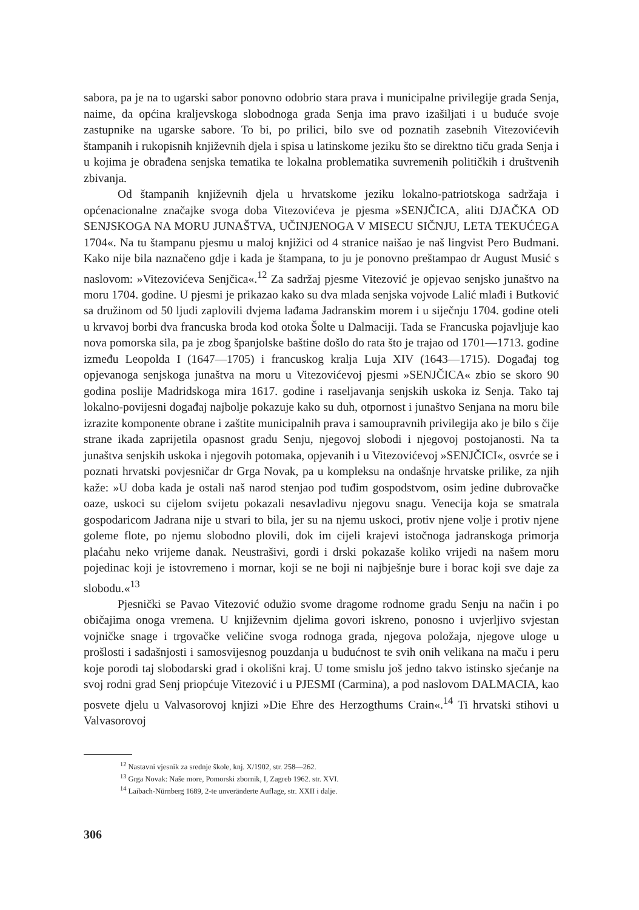sabora, pa je na to ugarski sabor ponovno odobrio stara prava i municipalne privilegije grada Senja, naime, da općina kraljevskoga slobodnoga grada Senja ima pravo izašiljati i u buduće svoje zastupnike na ugarske sabore. To bi, po prilici, bilo sve od poznatih zasebnih Vitezovićevih štampanih i rukopisnih književnih djela i spisa u latinskome jeziku što se direktno tiču grada Senja i u kojima je obrađena senjska tematika te lokalna problematika suvremenih političkih i društvenih zbivanja.
Od štampanih književnih djela u hrvatskome jeziku lokalno-patriotskoga sadržaja i općenacionalne značajke svoga doba Vitezovićeva je pjesma »SENJČICA, aliti DJAČKA OD SENJSKOGA NA MORU JUNAŠTVA, UČINJENOGA V MISECU SIČNJU, LETA TEKUĆEGA 1704«. Na tu štampanu pjesmu u maloj knjižici od 4 stranice naišao je naš lingvist Pero Budmani. Kako nije bila naznačeno gdje i kada je štampana, to ju je ponovno preštampao dr August Musić s naslovom: »Vitezovićeva Senjčica«.<sup>12</sup> Za sadržaj pjesme Vitezović je opjevao senjsko junaštvo na moru 1704. godine. U pjesmi je prikazao kako su dva mlada senjska vojvode Lalić mlađi i Butković sa družinom od 50 ljudi zaplovili dvjema lađama Jadranskim morem i u siječnju 1704. godine oteli u krvavoj borbi dva francuska broda kod otoka Šolte u Dalmaciji. Tada se Francuska pojavljuje kao nova pomorska sila, pa je zbog španjolske baštine došlo do rata što je trajao od 1701—1713. godine između Leopolda I (1647—1705) i francuskog kralja Luja XIV (1643—1715). Događaj tog opjevanoga senjskoga junaštva na moru u Vitezovićevoj pjesmi »SENJČICA« zbio se skoro 90 godina poslije Madridskoga mira 1617. godine i raseljavanja senjskih uskoka iz Senja. Tako taj lokalno-povijesni događaj najbolje pokazuje kako su duh, otpornost i junaštvo Senjana na moru bile izrazite komponente obrane i zaštite municipalnih prava i samoupravnih privilegija ako je bilo s čije strane ikada zaprijetila opasnost gradu Senju, njegovoj slobodi i njegovoj postojanosti. Na ta junaštva senjskih uskoka i njegovih potomaka, opjevanih i u Vitezovićevoj »SENJČICI«, osvrće se i poznati hrvatski povjesničar dr Grga Novak, pa u kompleksu na ondašnje hrvatske prilike, za njih kaže: »U doba kada je ostali naš narod stenjao pod tuđim gospodstvom, osim jedine dubrovačke oaze, uskoci su cijelom svijetu pokazali nesavladivu njegovu snagu. Venecija koja se smatrala gospodaricom Jadrana nije u stvari to bila, jer su na njemu uskoci, protiv njene volje i protiv njene goleme flote, po njemu slobodno plovili, dok im cijeli krajevi istočnoga jadranskoga primorja plaćahu neko vrijeme danak. Neustrašivi, gordi i drski pokazaše koliko vrijedi na našem moru pojedinac koji je istovremeno i mornar, koji se ne boji ni najbješnje bure i borac koji sve daje za slobodu.«<sup>13</sup>
Pjesnički se Pavao Vitezović odužio svome dragome rodnome gradu Senju na način i po običajima onoga vremena. U književnim djelima govori iskreno, ponosno i uvjerljivo svjestan vojničke snage i trgovačke veličine svoga rodnoga grada, njegova položaja, njegove uloge u prošlosti i sadašnjosti i samosvijesnog pouzdanja u budućnost te svih onih velikana na maču i peru koje porodi taj slobodarski grad i okolišni kraj. U tome smislu još jedno takvo istinsko sjećanje na svoj rodni grad Senj priopćuje Vitezović i u PJESMI (Carmina), a pod naslovom DALMACIA, kao posvete djelu u Valvasorovoj knjizi »Die Ehre des Herzogthums Crain«.<sup>14</sup> Ti hrvatski stihovi u Valvasorovoj
<sup>12</sup> Nastavni vjesnik za srednje škole, knj. X/1902, str. 258—262.
<sup>13</sup> Grga Novak: Naše more, Pomorski zbornik, I, Zagreb 1962. str. XVI.
<sup>14</sup> Laibach-Nürnberg 1689, 2-te unveränderte Auflage, str. XXII i dalje.
306